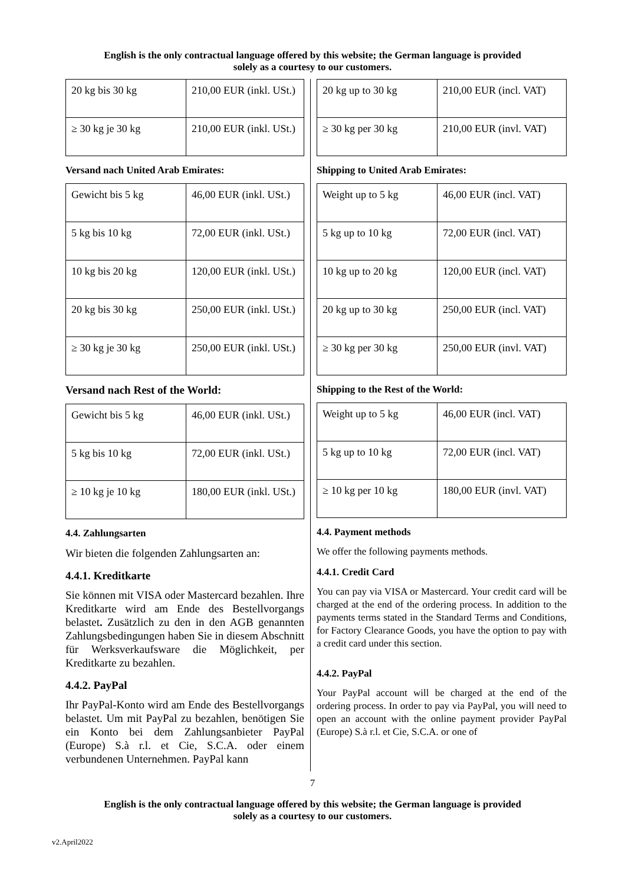English is the only contractual language offered by this website; the German language is provided
solely as a courtesy to our customers.
| 20 kg bis 30 kg | 210,00 EUR (inkl. USt.) |
| ≥ 30 kg je 30 kg | 210,00 EUR (inkl. USt.) |
Versand nach United Arab Emirates:
| Gewicht bis 5 kg | 46,00 EUR (inkl. USt.) |
| 5 kg bis 10 kg | 72,00 EUR (inkl. USt.) |
| 10 kg bis 20 kg | 120,00 EUR (inkl. USt.) |
| 20 kg bis 30 kg | 250,00 EUR (inkl. USt.) |
| ≥ 30 kg je 30 kg | 250,00 EUR (inkl. USt.) |
Versand nach Rest of the World:
| Gewicht bis 5 kg | 46,00 EUR (inkl. USt.) |
| 5 kg bis 10 kg | 72,00 EUR (inkl. USt.) |
| ≥ 10 kg je 10 kg | 180,00 EUR (inkl. USt.) |
4.4. Zahlungsarten
Wir bieten die folgenden Zahlungsarten an:
4.4.1. Kreditkarte
Sie können mit VISA oder Mastercard bezahlen. Ihre Kreditkarte wird am Ende des Bestellvorgangs belastet. Zusätzlich zu den in den AGB genannten Zahlungsbedingungen haben Sie in diesem Abschnitt für Werksverkaufsware die Möglichkeit, per Kreditkarte zu bezahlen.
4.4.2. PayPal
Ihr PayPal-Konto wird am Ende des Bestellvorgangs belastet. Um mit PayPal zu bezahlen, benötigen Sie ein Konto bei dem Zahlungsanbieter PayPal (Europe) S.à r.l. et Cie, S.C.A. oder einem verbundenen Unternehmen. PayPal kann
| 20 kg up to 30 kg | 210,00 EUR (incl. VAT) |
| ≥ 30 kg per 30 kg | 210,00 EUR (invl. VAT) |
Shipping to United Arab Emirates:
| Weight up to 5 kg | 46,00 EUR (incl. VAT) |
| 5 kg up to 10 kg | 72,00 EUR (incl. VAT) |
| 10 kg up to 20 kg | 120,00 EUR (incl. VAT) |
| 20 kg up to 30 kg | 250,00 EUR (incl. VAT) |
| ≥ 30 kg per 30 kg | 250,00 EUR (invl. VAT) |
Shipping to the Rest of the World:
| Weight up to 5 kg | 46,00 EUR (incl. VAT) |
| 5 kg up to 10 kg | 72,00 EUR (incl. VAT) |
| ≥ 10 kg per 10 kg | 180,00 EUR (invl. VAT) |
4.4. Payment methods
We offer the following payments methods.
4.4.1. Credit Card
You can pay via VISA or Mastercard. Your credit card will be charged at the end of the ordering process. In addition to the payments terms stated in the Standard Terms and Conditions, for Factory Clearance Goods, you have the option to pay with a credit card under this section.
4.4.2. PayPal
Your PayPal account will be charged at the end of the ordering process. In order to pay via PayPal, you will need to open an account with the online payment provider PayPal (Europe) S.à r.l. et Cie, S.C.A. or one of
7
English is the only contractual language offered by this website; the German language is provided
solely as a courtesy to our customers.
v2.April2022